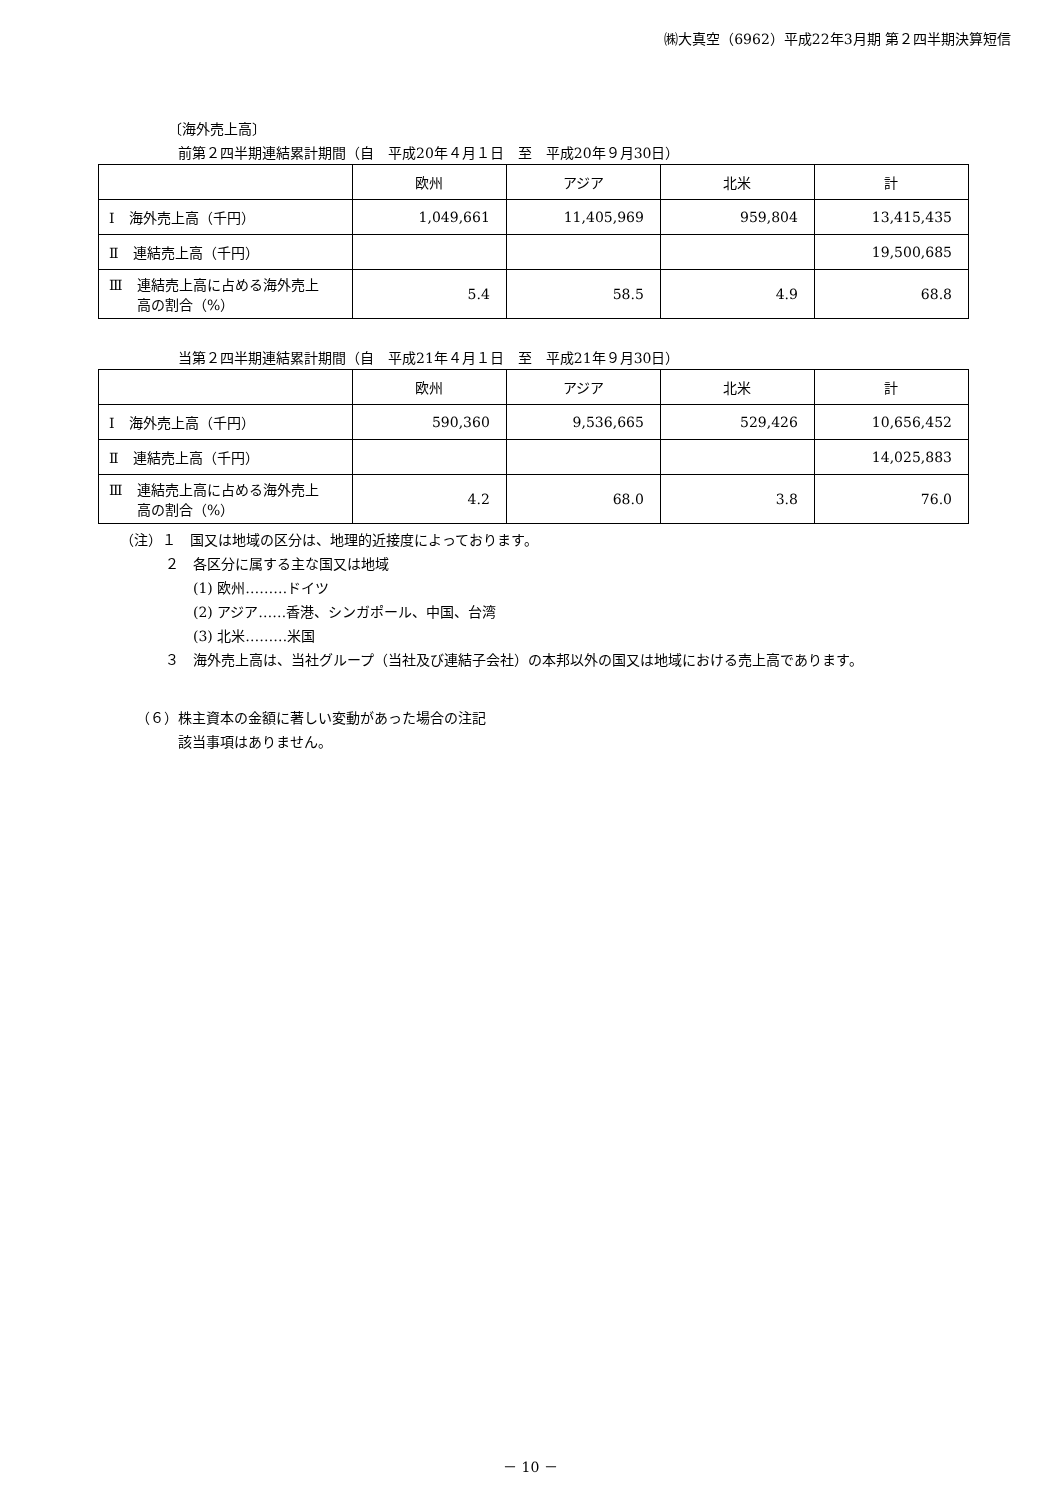㈱大真空（6962）平成22年3月期 第２四半期決算短信
〔海外売上高〕
前第２四半期連結累計期間（自　平成20年４月１日　至　平成20年９月30日）
| | 欧州 | アジア | 北米 | 計 |
| Ⅰ 海外売上高（千円） | 1,049,661 | 11,405,969 | 959,804 | 13,415,435 |
| Ⅱ 連結売上高（千円） | | | | 19,500,685 |
| Ⅲ 連結売上高に占める海外売上 高の割合（%） | 5.4 | 58.5 | 4.9 | 68.8 |
当第２四半期連結累計期間（自　平成21年４月１日　至　平成21年９月30日）
| | 欧州 | アジア | 北米 | 計 |
| Ⅰ 海外売上高（千円） | 590,360 | 9,536,665 | 529,426 | 10,656,452 |
| Ⅱ 連結売上高（千円） | | | | 14,025,883 |
| Ⅲ 連結売上高に占める海外売上 高の割合（%） | 4.2 | 68.0 | 3.8 | 76.0 |
（注）１　国又は地域の区分は、地理的近接度によっております。
２　各区分に属する主な国又は地域
(1) 欧州………ドイツ
(2) アジア……香港、シンガポール、中国、台湾
(3) 北米………米国
３　海外売上高は、当社グループ（当社及び連結子会社）の本邦以外の国又は地域における売上高であります。
（６）株主資本の金額に著しい変動があった場合の注記
　　　該当事項はありません。
－ 10 －